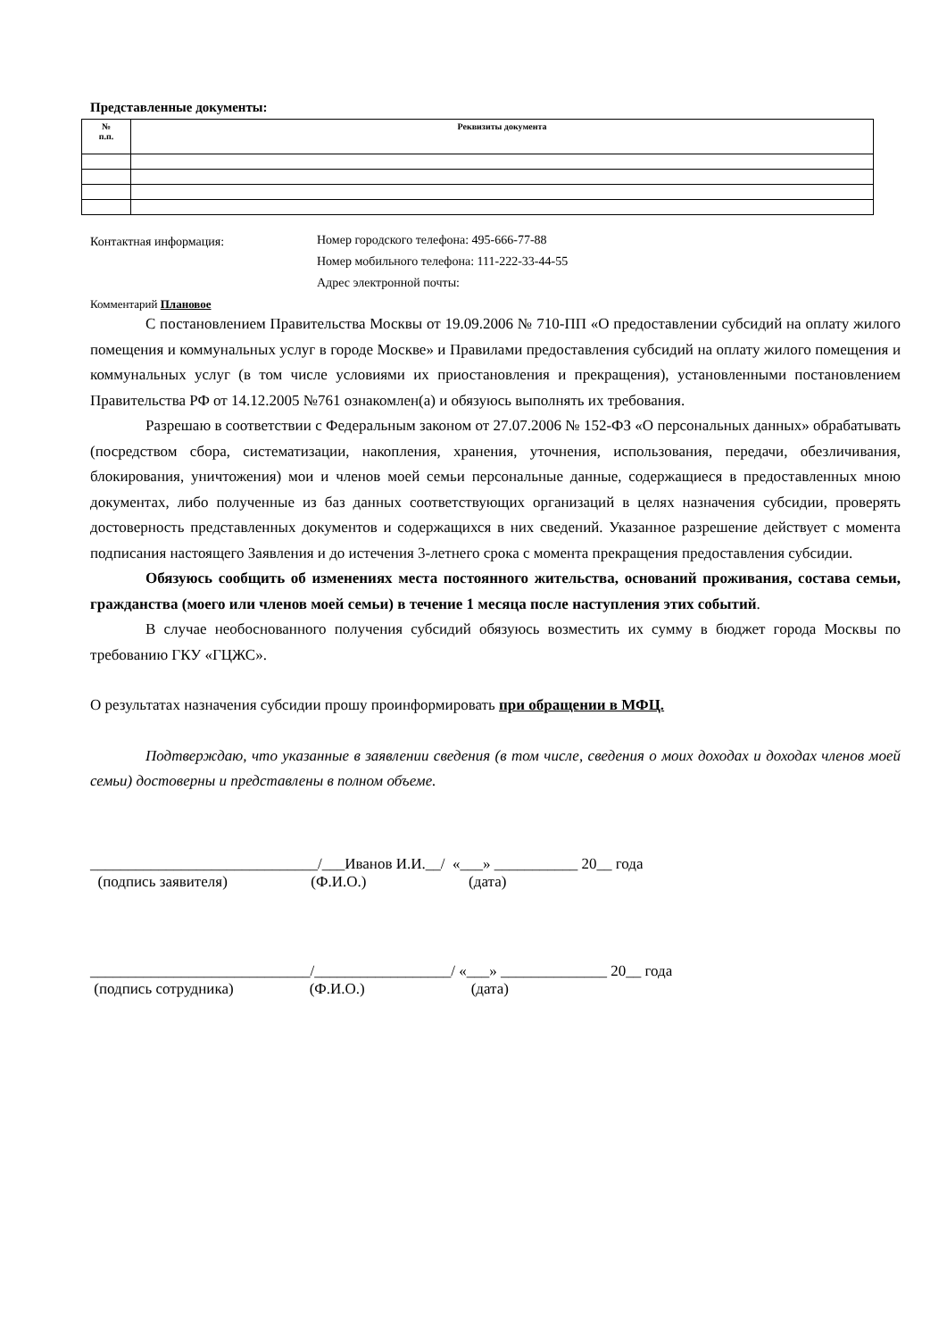Представленные документы:
| № п.п. | Реквизиты документа |
| --- | --- |
Контактная информация:
Номер городского телефона: 495-666-77-88
Номер мобильного телефона: 111-222-33-44-55
Адрес электронной почты:
Комментарий Плановое
С постановлением Правительства Москвы от 19.09.2006 № 710-ПП «О предоставлении субсидий на оплату жилого помещения и коммунальных услуг в городе Москве» и Правилами предоставления субсидий на оплату жилого помещения и коммунальных услуг (в том числе условиями их приостановления и прекращения), установленными постановлением Правительства РФ от 14.12.2005 №761 ознакомлен(а) и обязуюсь выполнять их требования.
Разрешаю в соответствии с Федеральным законом от 27.07.2006 № 152-ФЗ «О персональных данных» обрабатывать (посредством сбора, систематизации, накопления, хранения, уточнения, использования, передачи, обезличивания, блокирования, уничтожения) мои и членов моей семьи персональные данные, содержащиеся в предоставленных мною документах, либо полученные из баз данных соответствующих организаций в целях назначения субсидии, проверять достоверность представленных документов и содержащихся в них сведений. Указанное разрешение действует с момента подписания настоящего Заявления и до истечения 3-летнего срока с момента прекращения предоставления субсидии.
Обязуюсь сообщить об изменениях места постоянного жительства, оснований проживания, состава семьи, гражданства (моего или членов моей семьи) в течение 1 месяца после наступления этих событий.
В случае необоснованного получения субсидий обязуюсь возместить их сумму в бюджет города Москвы по требованию ГКУ «ГЦЖС».
О результатах назначения субсидии прошу проинформировать при обращении в МФЦ.
Подтверждаю, что указанные в заявлении сведения (в том числе, сведения о моих доходах и доходах членов моей семьи) достоверны и представлены в полном объеме.
______________________________/___Иванов И.И.__/ «___» ___________ 20__ года (подпись заявителя) (Ф.И.О.) (дата)
_____________________________/__________________/ «___» ______________ 20__ года (подпись сотрудника) (Ф.И.О.) (дата)